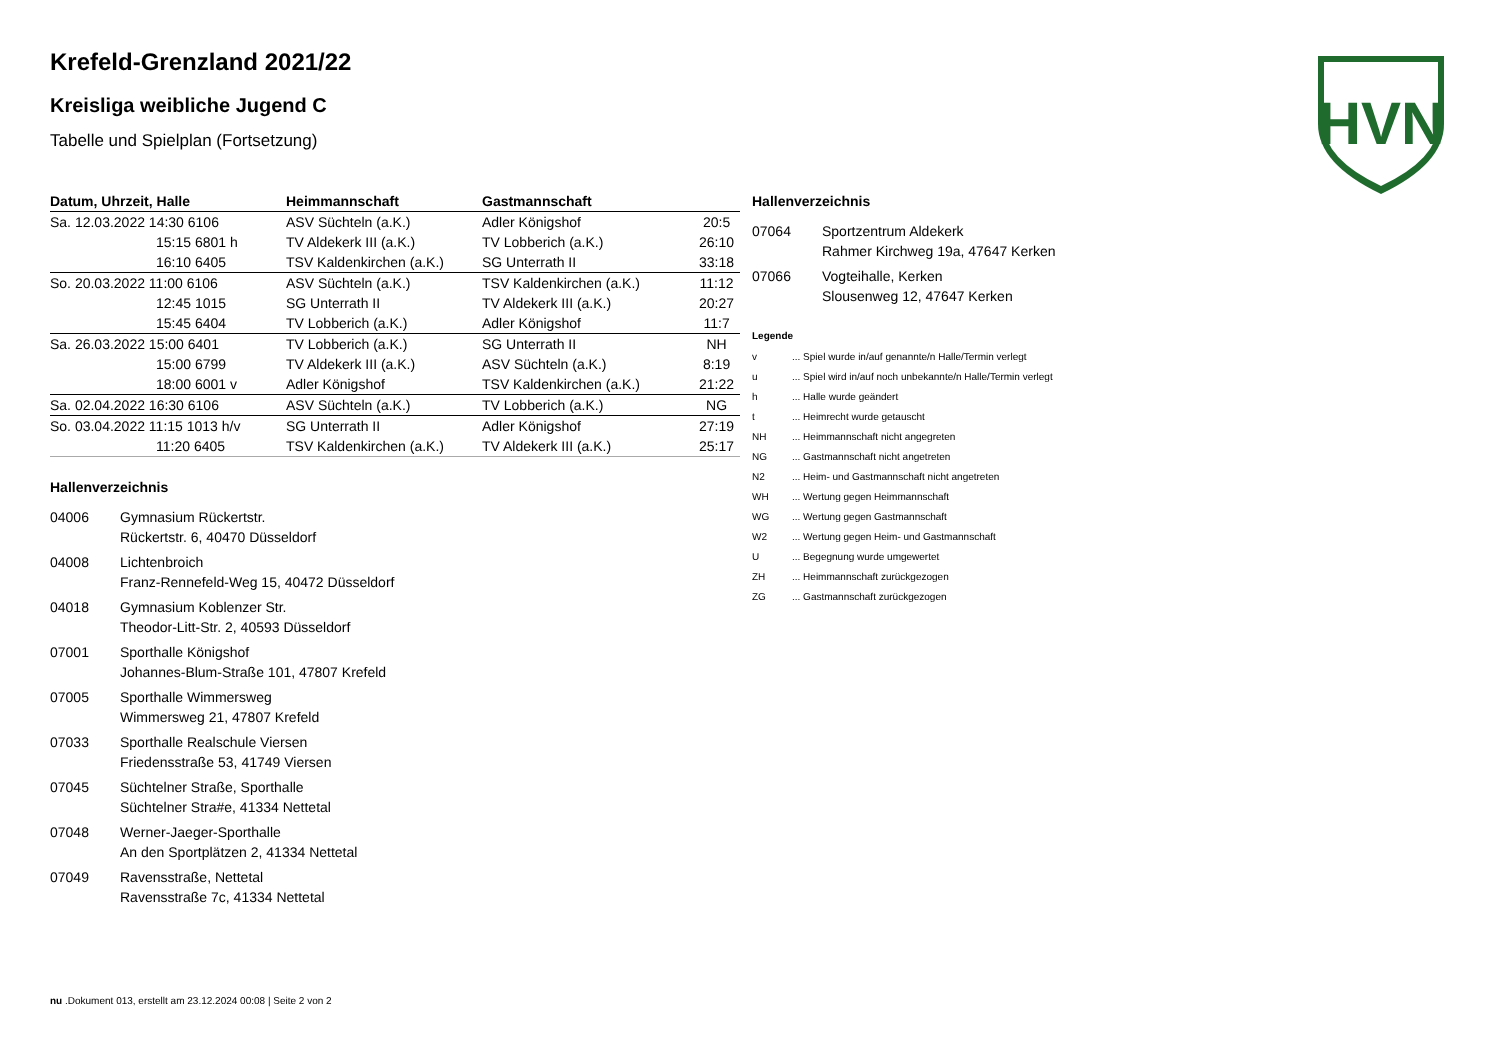HVN
Krefeld-Grenzland 2021/22
Kreisliga weibliche Jugend C
Tabelle und Spielplan (Fortsetzung)
| Datum, Uhrzeit, Halle | Heimmannschaft | Gastmannschaft | |
| --- | --- | --- | --- |
| Sa. 12.03.2022 14:30 6106 | ASV Süchteln (a.K.) | Adler Königshof | 20:5 |
| 15:15 6801 h | TV Aldekerk III (a.K.) | TV Lobberich (a.K.) | 26:10 |
| 16:10 6405 | TSV Kaldenkirchen (a.K.) | SG Unterrath II | 33:18 |
| So. 20.03.2022 11:00 6106 | ASV Süchteln (a.K.) | TSV Kaldenkirchen (a.K.) | 11:12 |
| 12:45 1015 | SG Unterrath II | TV Aldekerk III (a.K.) | 20:27 |
| 15:45 6404 | TV Lobberich (a.K.) | Adler Königshof | 11:7 |
| Sa. 26.03.2022 15:00 6401 | TV Lobberich (a.K.) | SG Unterrath II | NH |
| 15:00 6799 | TV Aldekerk III (a.K.) | ASV Süchteln (a.K.) | 8:19 |
| 18:00 6001 v | Adler Königshof | TSV Kaldenkirchen (a.K.) | 21:22 |
| Sa. 02.04.2022 16:30 6106 | ASV Süchteln (a.K.) | TV Lobberich (a.K.) | NG |
| So. 03.04.2022 11:15 1013 h/v | SG Unterrath II | Adler Königshof | 27:19 |
| 11:20 6405 | TSV Kaldenkirchen (a.K.) | TV Aldekerk III (a.K.) | 25:17 |
Hallenverzeichnis
04006 Gymnasium Rückertstr.
Rückertstr. 6, 40470 Düsseldorf
04008 Lichtenbroich
Franz-Rennefeld-Weg 15, 40472 Düsseldorf
04018 Gymnasium Koblenzer Str.
Theodor-Litt-Str. 2, 40593 Düsseldorf
07001 Sporthalle Königshof
Johannes-Blum-Straße 101, 47807 Krefeld
07005 Sporthalle Wimmersweg
Wimmersweg 21, 47807 Krefeld
07033 Sporthalle Realschule Viersen
Friedensstraße 53, 41749 Viersen
07045 Süchtelner Straße, Sporthalle
Süchtelner Stra#e, 41334 Nettetal
07048 Werner-Jaeger-Sporthalle
An den Sportplätzen 2, 41334 Nettetal
07049 Ravensstraße, Nettetal
Ravensstraße 7c, 41334 Nettetal
Hallenverzeichnis
07064 Sportzentrum Aldekerk
Rahmer Kirchweg 19a, 47647 Kerken
07066 Vogteihalle, Kerken
Slousenweg 12, 47647 Kerken
Legende
v... Spiel wurde in/auf genannte/n Halle/Termin verlegt
u... Spiel wird in/auf noch unbekannte/n Halle/Termin verlegt
h... Halle wurde geändert
t... Heimrecht wurde getauscht
NH... Heimmannschaft nicht angegreten
NG... Gastmannschaft nicht angetreten
N2... Heim- und Gastmannschaft nicht angetreten
WH... Wertung gegen Heimmannschaft
WG... Wertung gegen Gastmannschaft
W2... Wertung gegen Heim- und Gastmannschaft
U... Begegnung wurde umgewertet
ZH... Heimmannschaft zurückgezogen
ZG... Gastmannschaft zurückgezogen
nu .Dokument 013, erstellt am 23.12.2024 00:08 | Seite 2 von 2